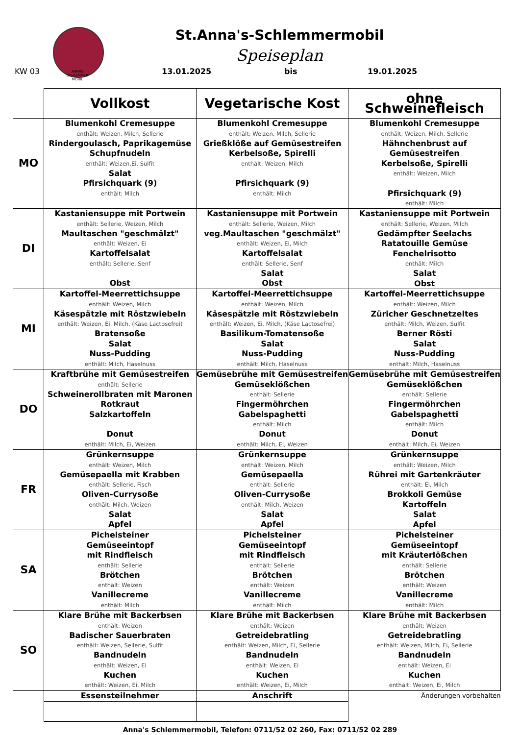ANNAS
SCHLEMMER
MOBIL
St.Anna's-Schlemmermobil
Speiseplan
KW 03 13.01.2025 bis 19.01.2025
| | Vollkost | Vegetarische Kost | ohne Schweinefleisch |
| --- | --- | --- | --- |
| MO | Blumenkohl Cremesuppe enthält: Weizen, Milch, Sellerie Rindergoulasch, Paprikagemüse Schupfnudeln enthält: Weizen,Ei, Sulfit Salat Pfirsichquark (9) enthält: Milch | Blumenkohl Cremesuppe enthält: Weizen, Milch, Sellerie Grießklöße auf Gemüsestreifen Kerbelsoße, Spirelli enthält: Weizen, Milch Pfirsichquark (9) enthält: Milch | Blumenkohl Cremesuppe enthält: Weizen, Milch, Sellerie Hähnchenbrust auf Gemüsestreifen Kerbelsoße, Spirelli enthält: Weizen, Milch Pfirsichquark (9) enthält: Milch |
| DI | Kastaniensuppe mit Portwein enthält: Sellerie, Weizen, Milch Maultaschen "geschmälzt" enthält: Weizen, Ei Kartoffelsalat enthält: Sellerie, Senf Obst | Kastaniensuppe mit Portwein enthält: Sellerie, Weizen, Milch veg.Maultaschen "geschmälzt" enthält: Weizen, Ei, Milch Kartoffelsalat enthält: Sellerie, Senf Salat Obst | Kastaniensuppe mit Portwein enthält: Sellerie, Weizen, Milch Gedämpfter Seelachs Ratatouille Gemüse Fenchelrisotto enthält: Milch Salat Obst |
| MI | Kartoffel-Meerrettichsuppe enthält: Weizen, Milch Käsespätzle mit Röstzwiebeln enthält: Weizen, Ei, Milch, (Käse Lactosefrei) Bratensoße Salat Nuss-Pudding enthält: Milch, Haselnuss | Kartoffel-Meerrettichsuppe enthält: Weizen, Milch Käsespätzle mit Röstzwiebeln enthält: Weizen, Ei, Milch, (Käse Lactosefrei) Basilikum-Tomatensoße Salat Nuss-Pudding enthält: Milch, Haselnuss | Kartoffel-Meerrettichsuppe enthält: Weizen, Milch Züricher Geschnetzeltes enthält: Milch, Weizen, Sulfit Berner Rösti Salat Nuss-Pudding enthält: Milch, Haselnuss |
| DO | Kraftbrühe mit Gemüsestreifen enthält: Sellerie Schweinerollbraten mit Maronen Rotkraut Salzkartoffeln Donut enthält: Milch, Ei, Weizen | Gemüsebrühe mit Gemüsestreifen Gemüseklößchen enthält: Sellerie Fingermöhrchen Gabelspaghetti enthält: Milch Donut enthält: Milch, Ei, Weizen | Gemüsebrühe mit Gemüsestreifen Gemüseklößchen enthält: Sellerie Fingermöhrchen Gabelspaghetti enthält: Milch Donut enthält: Milch, Ei, Weizen |
| FR | Grünkernsuppe enthält: Weizen, Milch Gemüsepaella mit Krabben enthält: Sellerie, Fisch Oliven-Currysoße enthält: Milch, Weizen Salat Apfel | Grünkernsuppe enthält: Weizen, Milch Gemüsepaella enthält: Sellerie Oliven-Currysoße enthält: Milch, Weizen Salat Apfel | Grünkernsuppe enthält: Weizen, Milch Rührei mit Gartenkräuter enthält: Ei, Milch Brokkoli Gemüse Kartoffeln Salat Apfel |
| SA | Pichelsteiner Gemüseeintopf mit Rindfleisch enthält: Sellerie Brötchen enthält: Weizen Vanillecreme enthält: Milch | Pichelsteiner Gemüseeintopf mit Rindfleisch enthält: Sellerie Brötchen enthält: Weizen Vanillecreme enthält: Milch | Pichelsteiner Gemüseeintopf mit Kräuterlößchen enthält: Sellerie Brötchen enthält: Weizen Vanillecreme enthält: Milch |
| SO | Klare Brühe mit Backerbsen enthält: Weizen Badischer Sauerbraten enthält: Weizen, Sellerie, Sulfit Bandnudeln enthält: Weizen, Ei Kuchen enthält: Weizen, Ei, Milch | Klare Brühe mit Backerbsen enthält: Weizen Getreidebratling enthält: Weizen, Milch, Ei, Sellerie Bandnudeln enthält: Weizen, Ei Kuchen enthält: Weizen, Ei, Milch | Klare Brühe mit Backerbsen enthält: Weizen Getreidebratling enthält: Weizen, Milch, Ei, Sellerie Bandnudeln enthält: Weizen, Ei Kuchen enthält: Weizen, Ei, Milch |
| | Essensteilnehmer | Anschrift | Änderungen vorbehalten |
Anna's Schlemmermobil, Telefon: 0711/52 02 260, Fax: 0711/52 02 289